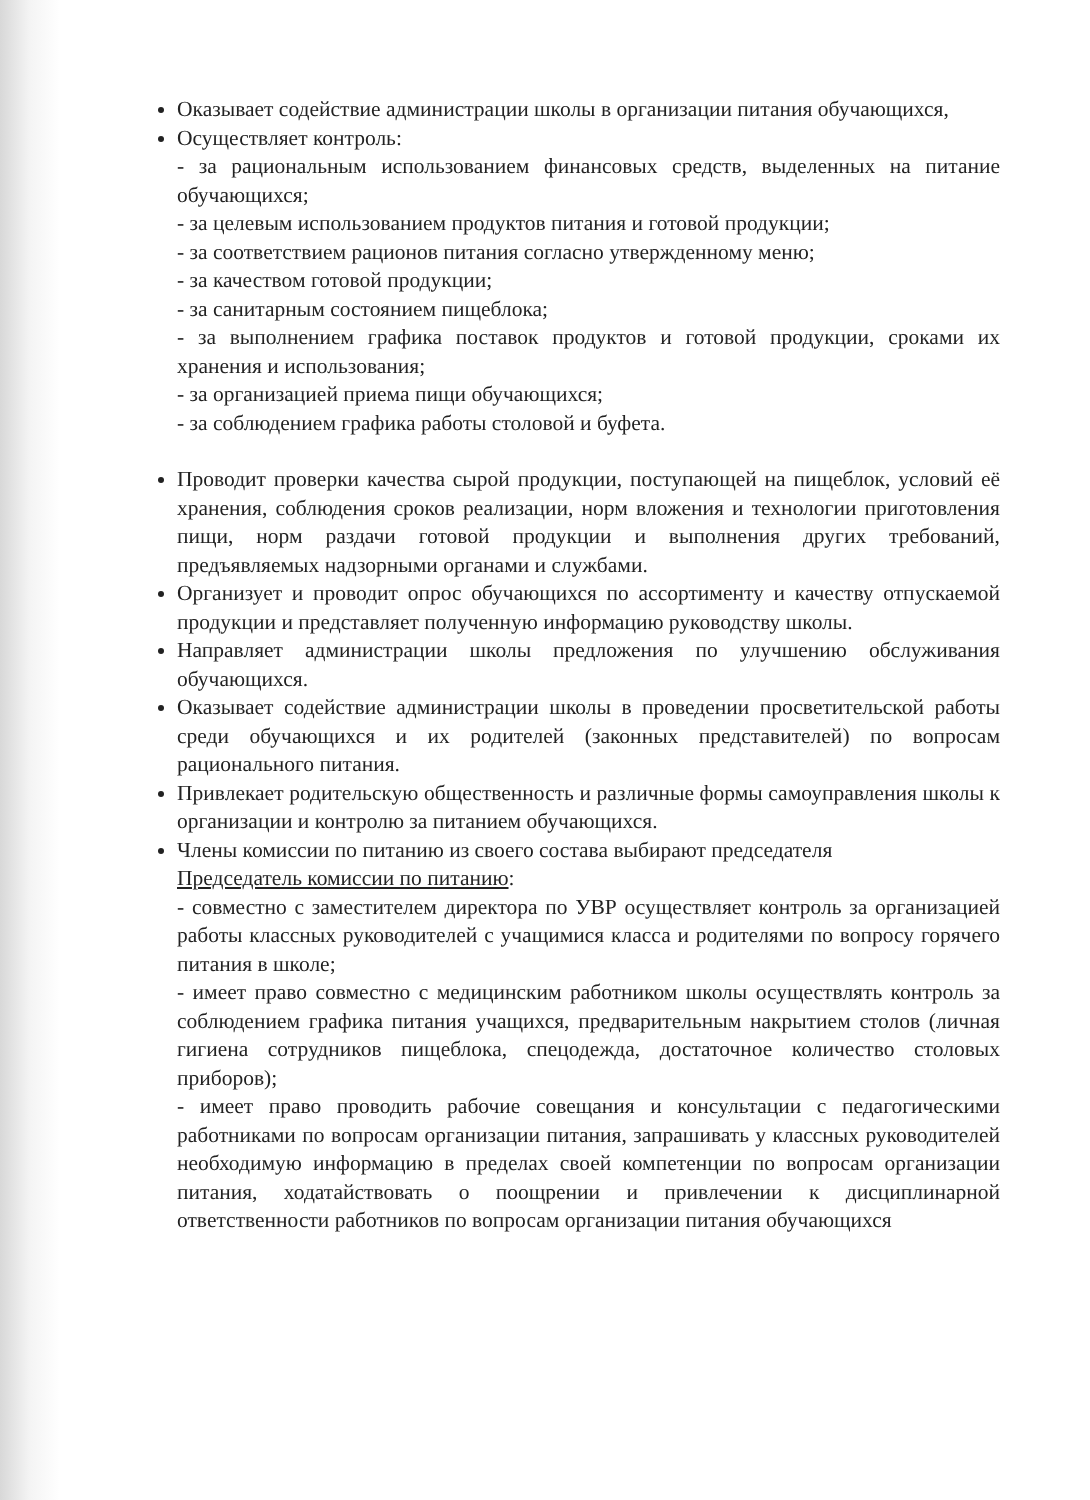Оказывает содействие администрации школы в организации питания обучающихся,
Осуществляет контроль:
- за рациональным использованием финансовых средств, выделенных на питание обучающихся;
- за целевым использованием продуктов питания и готовой продукции;
- за соответствием рационов питания согласно утвержденному меню;
- за качеством готовой продукции;
- за санитарным состоянием пищеблока;
- за выполнением графика поставок продуктов и готовой продукции, сроками их хранения и использования;
- за организацией приема пищи обучающихся;
- за соблюдением графика работы столовой и буфета.
Проводит проверки качества сырой продукции, поступающей на пищеблок, условий её хранения, соблюдения сроков реализации, норм вложения и технологии приготовления пищи, норм раздачи готовой продукции и выполнения других требований, предъявляемых надзорными органами и службами.
Организует и проводит опрос обучающихся по ассортименту и качеству отпускаемой продукции и представляет полученную информацию руководству школы.
Направляет администрации школы предложения по улучшению обслуживания обучающихся.
Оказывает содействие администрации школы в проведении просветительской работы среди обучающихся и их родителей (законных представителей) по вопросам рационального питания.
Привлекает родительскую общественность и различные формы самоуправления школы к организации и контролю за питанием обучающихся.
Члены комиссии по питанию из своего состава выбирают председателя
Председатель комиссии по питанию:
- совместно с заместителем директора по УВР осуществляет контроль за организацией работы классных руководителей с учащимися класса и родителями по вопросу горячего питания в школе;
- имеет право совместно с медицинским работником школы осуществлять контроль за соблюдением графика питания учащихся, предварительным накрытием столов (личная гигиена сотрудников пищеблока, спецодежда, достаточное количество столовых приборов);
- имеет право проводить рабочие совещания и консультации с педагогическими работниками по вопросам организации питания, запрашивать у классных руководителей необходимую информацию в пределах своей компетенции по вопросам организации питания, ходатайствовать о поощрении и привлечении к дисциплинарной ответственности работников по вопросам организации питания обучающихся